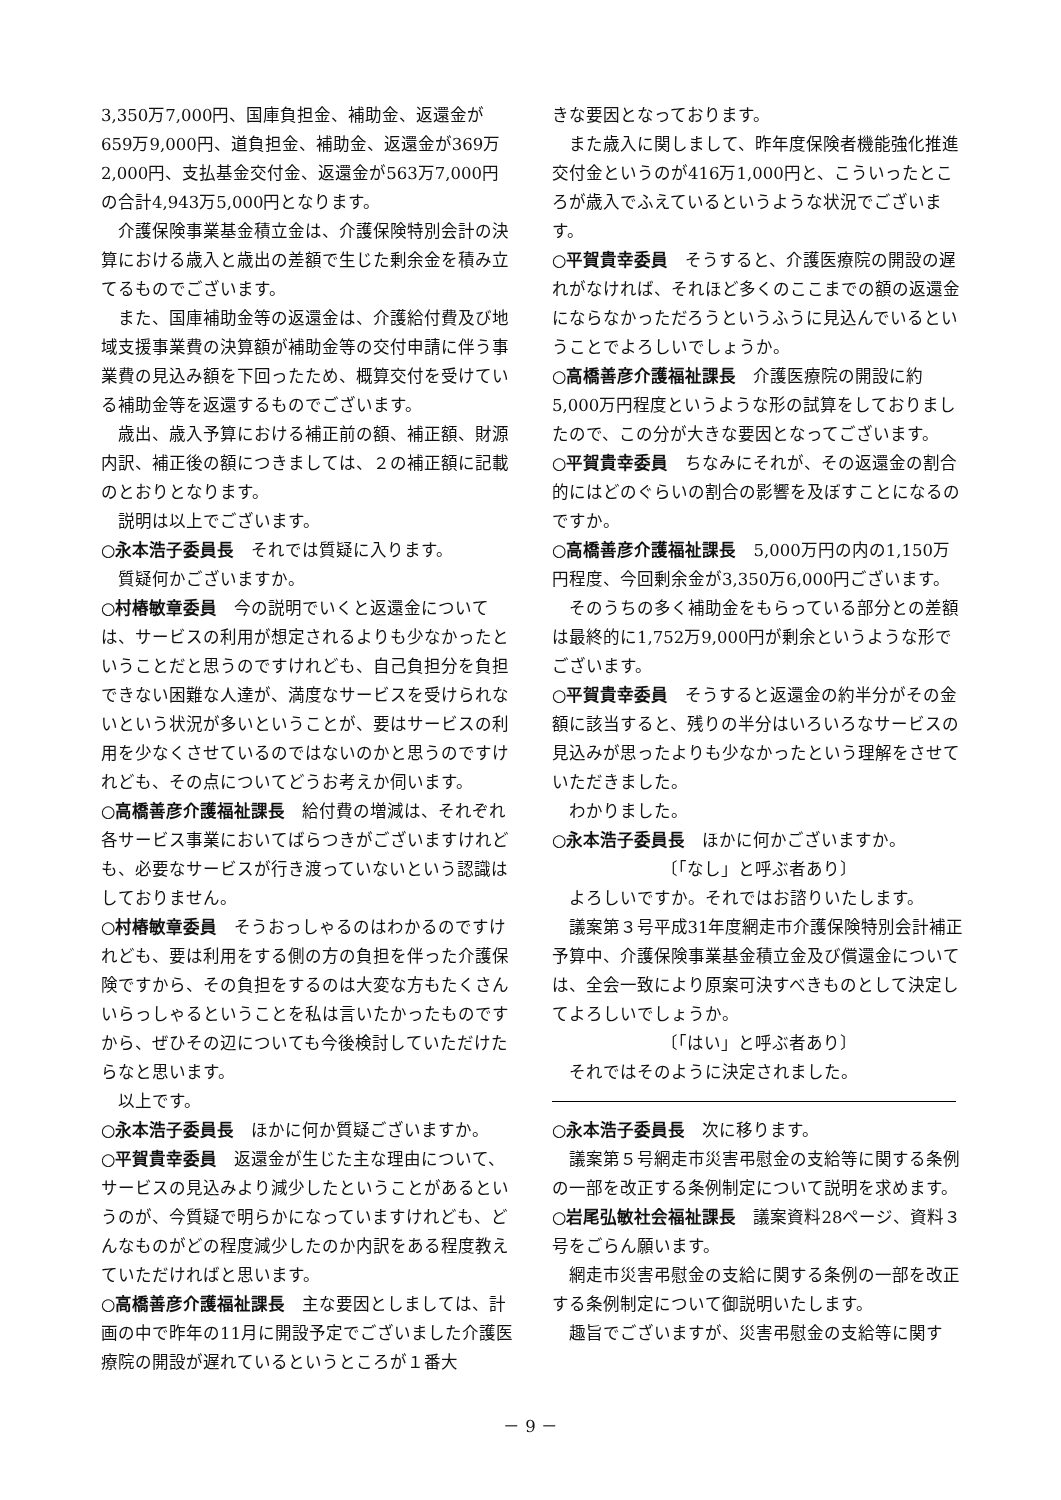3,350万7,000円、国庫負担金、補助金、返還金が659万9,000円、道負担金、補助金、返還金が369万2,000円、支払基金交付金、返還金が563万7,000円の合計4,943万5,000円となります。
介護保険事業基金積立金は、介護保険特別会計の決算における歳入と歳出の差額で生じた剰余金を積み立てるものでございます。
また、国庫補助金等の返還金は、介護給付費及び地域支援事業費の決算額が補助金等の交付申請に伴う事業費の見込み額を下回ったため、概算交付を受けている補助金等を返還するものでございます。
歳出、歳入予算における補正前の額、補正額、財源内訳、補正後の額につきましては、２の補正額に記載のとおりとなります。
説明は以上でございます。
○永本浩子委員長　それでは質疑に入ります。
質疑何かございますか。
○村椿敏章委員　今の説明でいくと返還金については、サービスの利用が想定されるよりも少なかったということだと思うのですけれども、自己負担分を負担できない困難な人達が、満度なサービスを受けられないという状況が多いということが、要はサービスの利用を少なくさせているのではないのかと思うのですけれども、その点についてどうお考えか伺います。
○高橋善彦介護福祉課長　給付費の増減は、それぞれ各サービス事業においてばらつきがございますけれども、必要なサービスが行き渡っていないという認識はしておりません。
○村椿敏章委員　そうおっしゃるのはわかるのですけれども、要は利用をする側の方の負担を伴った介護保険ですから、その負担をするのは大変な方もたくさんいらっしゃるということを私は言いたかったものですから、ぜひその辺についても今後検討していただけたらなと思います。
以上です。
○永本浩子委員長　ほかに何か質疑ございますか。
○平賀貴幸委員　返還金が生じた主な理由について、サービスの見込みより減少したということがあるというのが、今質疑で明らかになっていますけれども、どんなものがどの程度減少したのか内訳をある程度教えていただければと思います。
○高橋善彦介護福祉課長　主な要因としましては、計画の中で昨年の11月に開設予定でございました介護医療院の開設が遅れているというところが１番大
きな要因となっております。
また歳入に関しまして、昨年度保険者機能強化推進交付金というのが416万1,000円と、こういったところが歳入でふえているというような状況でございます。
○平賀貴幸委員　そうすると、介護医療院の開設の遅れがなければ、それほど多くのここまでの額の返還金にならなかっただろうというふうに見込んでいるということでよろしいでしょうか。
○高橋善彦介護福祉課長　介護医療院の開設に約5,000万円程度というような形の試算をしておりましたので、この分が大きな要因となってございます。
○平賀貴幸委員　ちなみにそれが、その返還金の割合的にはどのぐらいの割合の影響を及ぼすことになるのですか。
○高橋善彦介護福祉課長　5,000万円の内の1,150万円程度、今回剰余金が3,350万6,000円ございます。
そのうちの多く補助金をもらっている部分との差額は最終的に1,752万9,000円が剰余というような形でございます。
○平賀貴幸委員　そうすると返還金の約半分がその金額に該当すると、残りの半分はいろいろなサービスの見込みが思ったよりも少なかったという理解をさせていただきました。
わかりました。
○永本浩子委員長　ほかに何かございますか。
〔「なし」と呼ぶ者あり〕
よろしいですか。それではお諮りいたします。
議案第３号平成31年度網走市介護保険特別会計補正予算中、介護保険事業基金積立金及び償還金については、全会一致により原案可決すべきものとして決定してよろしいでしょうか。
〔「はい」と呼ぶ者あり〕
それではそのように決定されました。
○永本浩子委員長　次に移ります。
議案第５号網走市災害弔慰金の支給等に関する条例の一部を改正する条例制定について説明を求めます。
○岩尾弘敏社会福祉課長　議案資料28ページ、資料３号をごらん願います。
網走市災害弔慰金の支給に関する条例の一部を改正する条例制定について御説明いたします。
趣旨でございますが、災害弔慰金の支給等に関す
－ 9 －